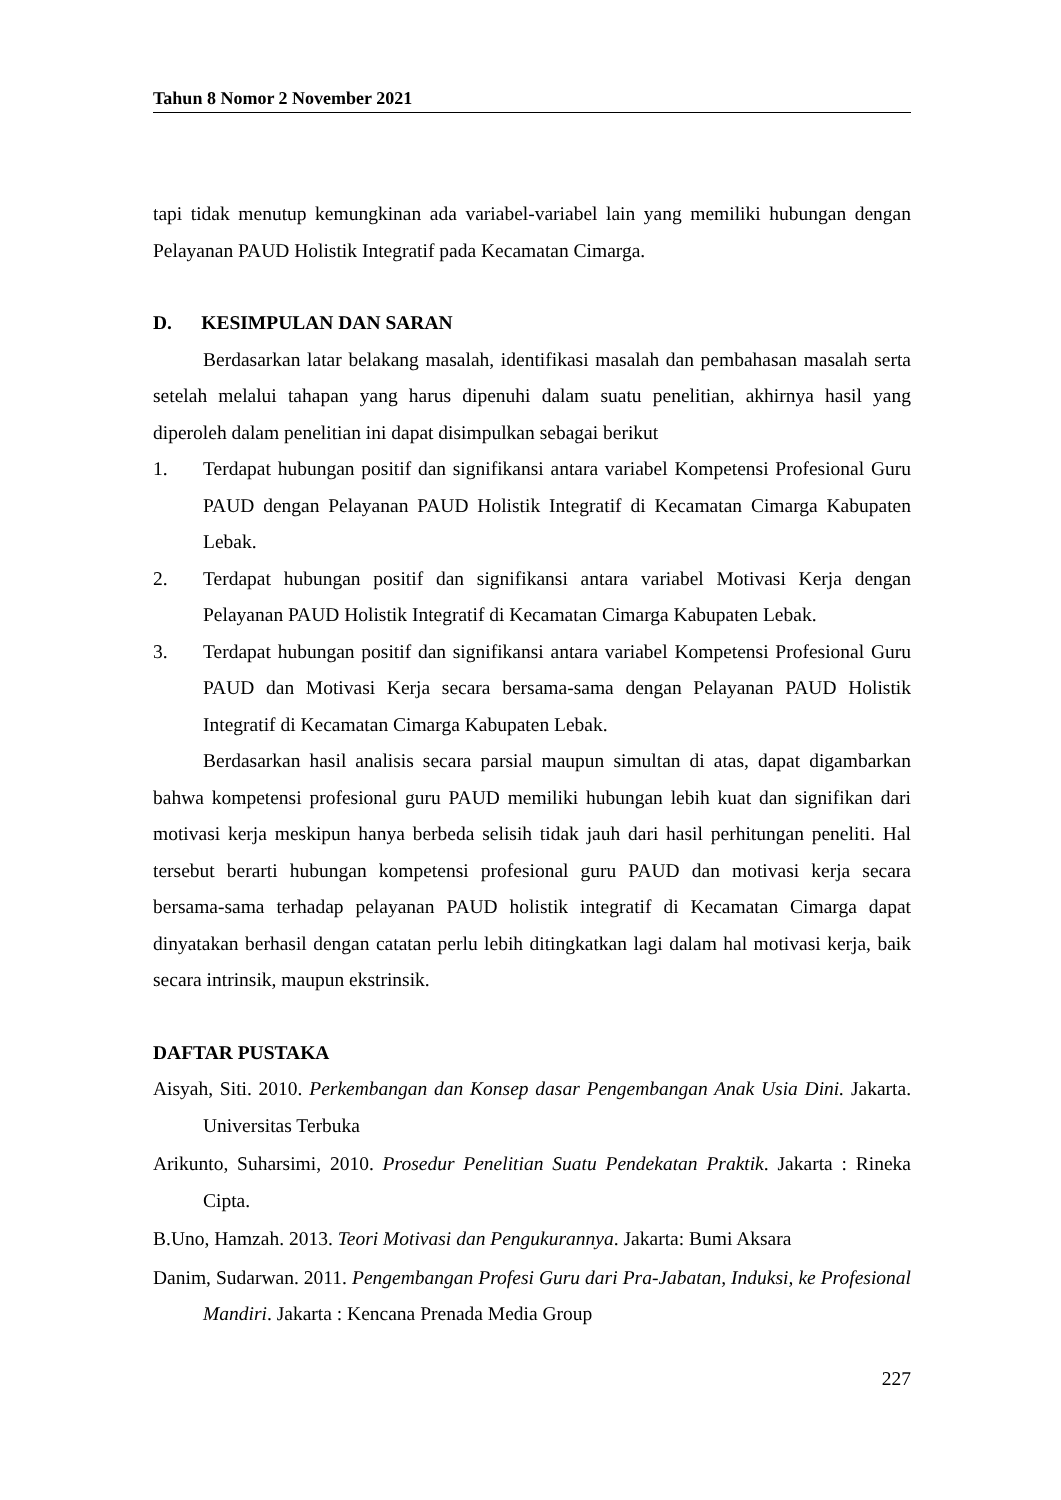Tahun 8 Nomor 2 November 2021
tapi tidak menutup kemungkinan ada variabel-variabel lain yang memiliki hubungan dengan Pelayanan PAUD Holistik Integratif pada Kecamatan Cimarga.
D. KESIMPULAN DAN SARAN
Berdasarkan latar belakang masalah, identifikasi masalah dan pembahasan masalah serta setelah melalui tahapan yang harus dipenuhi dalam suatu penelitian, akhirnya hasil yang diperoleh dalam penelitian ini dapat disimpulkan sebagai berikut
1. Terdapat hubungan positif dan signifikansi antara variabel Kompetensi Profesional Guru PAUD dengan Pelayanan PAUD Holistik Integratif di Kecamatan Cimarga Kabupaten Lebak.
2. Terdapat hubungan positif dan signifikansi antara variabel Motivasi Kerja dengan Pelayanan PAUD Holistik Integratif di Kecamatan Cimarga Kabupaten Lebak.
3. Terdapat hubungan positif dan signifikansi antara variabel Kompetensi Profesional Guru PAUD dan Motivasi Kerja secara bersama-sama dengan Pelayanan PAUD Holistik Integratif di Kecamatan Cimarga Kabupaten Lebak.
Berdasarkan hasil analisis secara parsial maupun simultan di atas, dapat digambarkan bahwa kompetensi profesional guru PAUD memiliki hubungan lebih kuat dan signifikan dari motivasi kerja meskipun hanya berbeda selisih tidak jauh dari hasil perhitungan peneliti. Hal tersebut berarti hubungan kompetensi profesional guru PAUD dan motivasi kerja secara bersama-sama terhadap pelayanan PAUD holistik integratif di Kecamatan Cimarga dapat dinyatakan berhasil dengan catatan perlu lebih ditingkatkan lagi dalam hal motivasi kerja, baik secara intrinsik, maupun ekstrinsik.
DAFTAR PUSTAKA
Aisyah, Siti. 2010. Perkembangan dan Konsep dasar Pengembangan Anak Usia Dini. Jakarta. Universitas Terbuka
Arikunto, Suharsimi, 2010. Prosedur Penelitian Suatu Pendekatan Praktik. Jakarta : Rineka Cipta.
B.Uno, Hamzah. 2013. Teori Motivasi dan Pengukurannya. Jakarta: Bumi Aksara
Danim, Sudarwan. 2011. Pengembangan Profesi Guru dari Pra-Jabatan, Induksi, ke Profesional Mandiri. Jakarta : Kencana Prenada Media Group
227